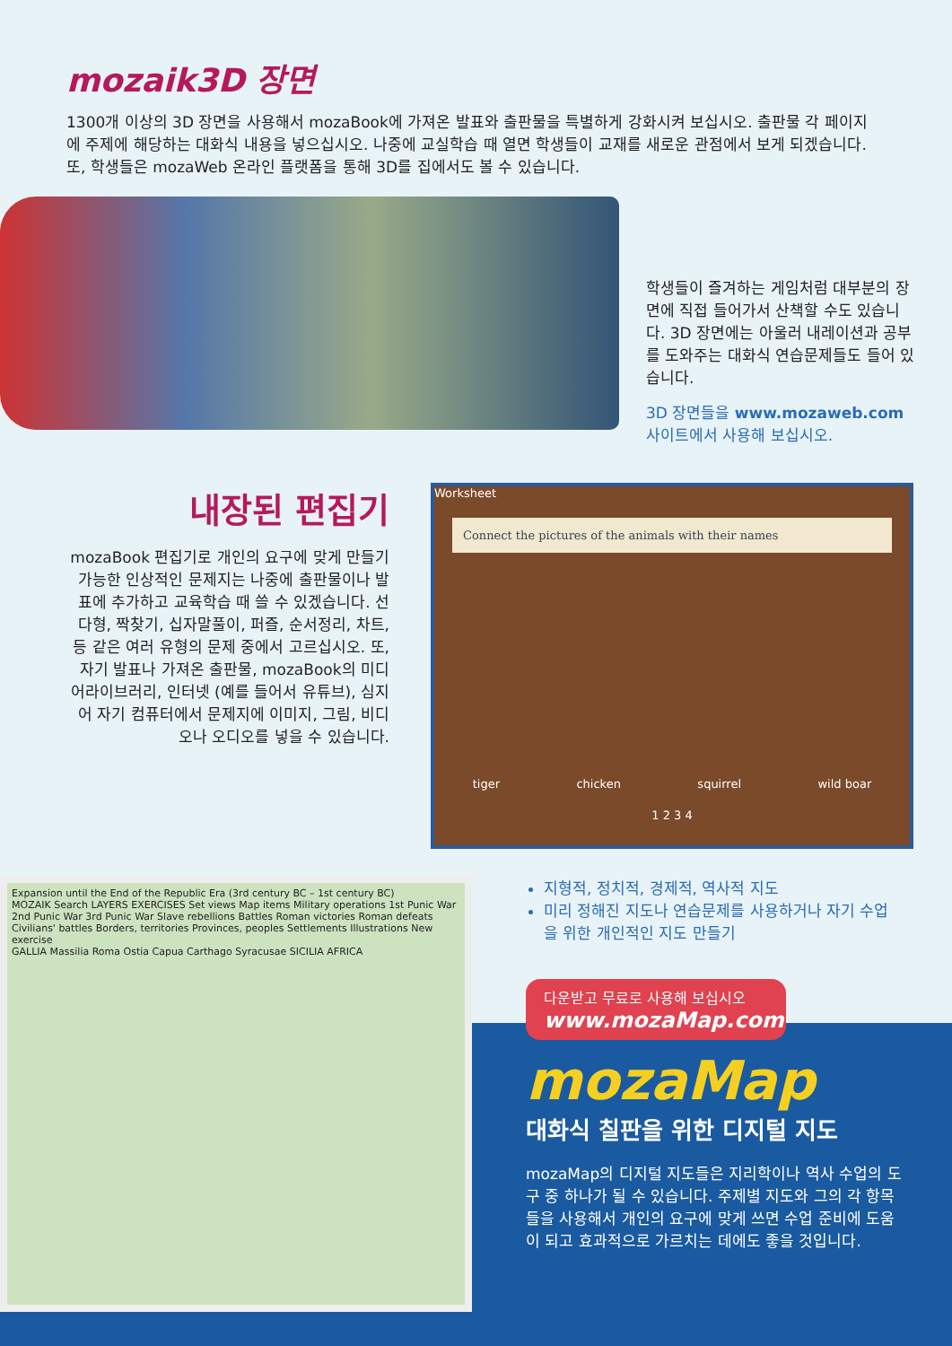mozaik3D 장면
1300개 이상의 3D 장면을 사용해서 mozaBook에 가져온 발표와 출판물을 특별하게 강화시켜 보십시오. 출판물 각 페이지에 주제에 해당하는 대화식 내용을 넣으십시오. 나중에 교실학습 때 열면 학생들이 교재를 새로운 관점에서 보게 되겠습니다. 또, 학생들은 mozaWeb 온라인 플랫폼을 통해 3D를 집에서도 볼 수 있습니다.
학생들이 즐겨하는 게임처럼 대부분의 장면에 직접 들어가서 산책할 수도 있습니다. 3D 장면에는 아울러 내레이션과 공부를 도와주는 대화식 연습문제들도 들어 있습니다.
3D 장면들을 www.mozaweb.com 사이트에서 사용해 보십시오.
내장된 편집기
mozaBook 편집기로 개인의 요구에 맞게 만들기 가능한 인상적인 문제지는 나중에 출판물이나 발표에 추가하고 교육학습 때 쓸 수 있겠습니다. 선다형, 짝찾기, 십자말풀이, 퍼즐, 순서정리, 차트, 등 같은 여러 유형의 문제 중에서 고르십시오. 또, 자기 발표나 가져온 출판물, mozaBook의 미디어라이브러리, 인터넷 (예를 들어서 유튜브), 심지어 자기 컴퓨터에서 문제지에 이미지, 그림, 비디오나 오디오를 넣을 수 있습니다.
Worksheet
Connect the pictures of the animals with their names
tiger chicken squirrel wild boar
1 2 3 4
Expansion until the End of the Republic Era (3rd century BC – 1st century BC)
MOZAIK Search LAYERS EXERCISES Set views Map items Military operations 1st Punic War 2nd Punic War 3rd Punic War Slave rebellions Battles Roman victories Roman defeats Civilians' battles Borders, territories Provinces, peoples Settlements Illustrations New exercise
GALLIA Massilia Roma Ostia Capua Carthago Syracusae SICILIA AFRICA
지형적, 정치적, 경제적, 역사적 지도
미리 정해진 지도나 연습문제를 사용하거나 자기 수업을 위한 개인적인 지도 만들기
다운받고 무료로 사용해 보십시오
www.mozaMap.com
mozaMap
대화식 칠판을 위한 디지털 지도
mozaMap의 디지털 지도들은 지리학이나 역사 수업의 도구 중 하나가 될 수 있습니다. 주제별 지도와 그의 각 항목들을 사용해서 개인의 요구에 맞게 쓰면 수업 준비에 도움이 되고 효과적으로 가르치는 데에도 좋을 것입니다.